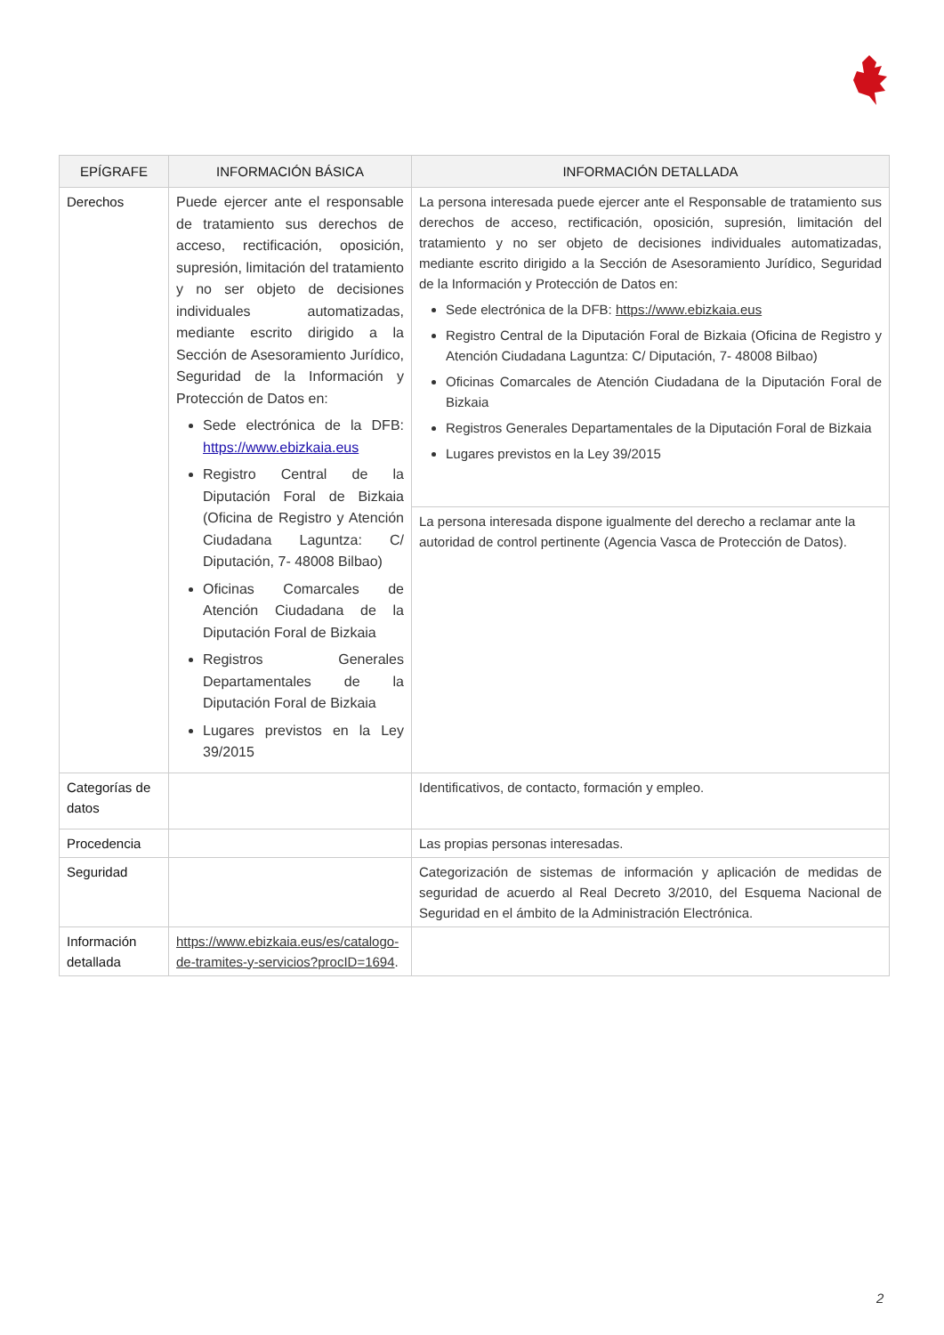| EPÍGRAFE | INFORMACIÓN BÁSICA | INFORMACIÓN DETALLADA |
| --- | --- | --- |
| Derechos | Puede ejercer ante el responsable de tratamiento sus derechos de acceso, rectificación, oposición, supresión, limitación del tratamiento y no ser objeto de decisiones individuales automatizadas, mediante escrito dirigido a la Sección de Asesoramiento Jurídico, Seguridad de la Información y Protección de Datos en: Sede electrónica de la DFB: https://www.ebizkaia.eus Registro Central de la Diputación Foral de Bizkaia (Oficina de Registro y Atención Ciudadana Laguntza: C/ Diputación, 7- 48008 Bilbao) Oficinas Comarcales de Atención Ciudadana de la Diputación Foral de Bizkaia Registros Generales Departamentales de la Diputación Foral de Bizkaia Lugares previstos en la Ley 39/2015 | La persona interesada puede ejercer ante el Responsable de tratamiento sus derechos de acceso, rectificación, oposición, supresión, limitación del tratamiento y no ser objeto de decisiones individuales automatizadas, mediante escrito dirigido a la Sección de Asesoramiento Jurídico, Seguridad de la Información y Protección de Datos en: Sede electrónica de la DFB: https://www.ebizkaia.eus Registro Central de la Diputación Foral de Bizkaia (Oficina de Registro y Atención Ciudadana Laguntza: C/ Diputación, 7- 48008 Bilbao) Oficinas Comarcales de Atención Ciudadana de la Diputación Foral de Bizkaia Registros Generales Departamentales de la Diputación Foral de Bizkaia Lugares previstos en la Ley 39/2015 |
| | | La persona interesada dispone igualmente del derecho a reclamar ante la autoridad de control pertinente (Agencia Vasca de Protección de Datos). |
| Categorías de datos | | Identificativos, de contacto, formación y empleo. |
| Procedencia | | Las propias personas interesadas. |
| Seguridad | | Categorización de sistemas de información y aplicación de medidas de seguridad de acuerdo al Real Decreto 3/2010, del Esquema Nacional de Seguridad en el ámbito de la Administración Electrónica. |
| Información detallada | https://www.ebizkaia.eus/es/catalogo-de-tramites-y-servicios?procID=1694 . | |
2